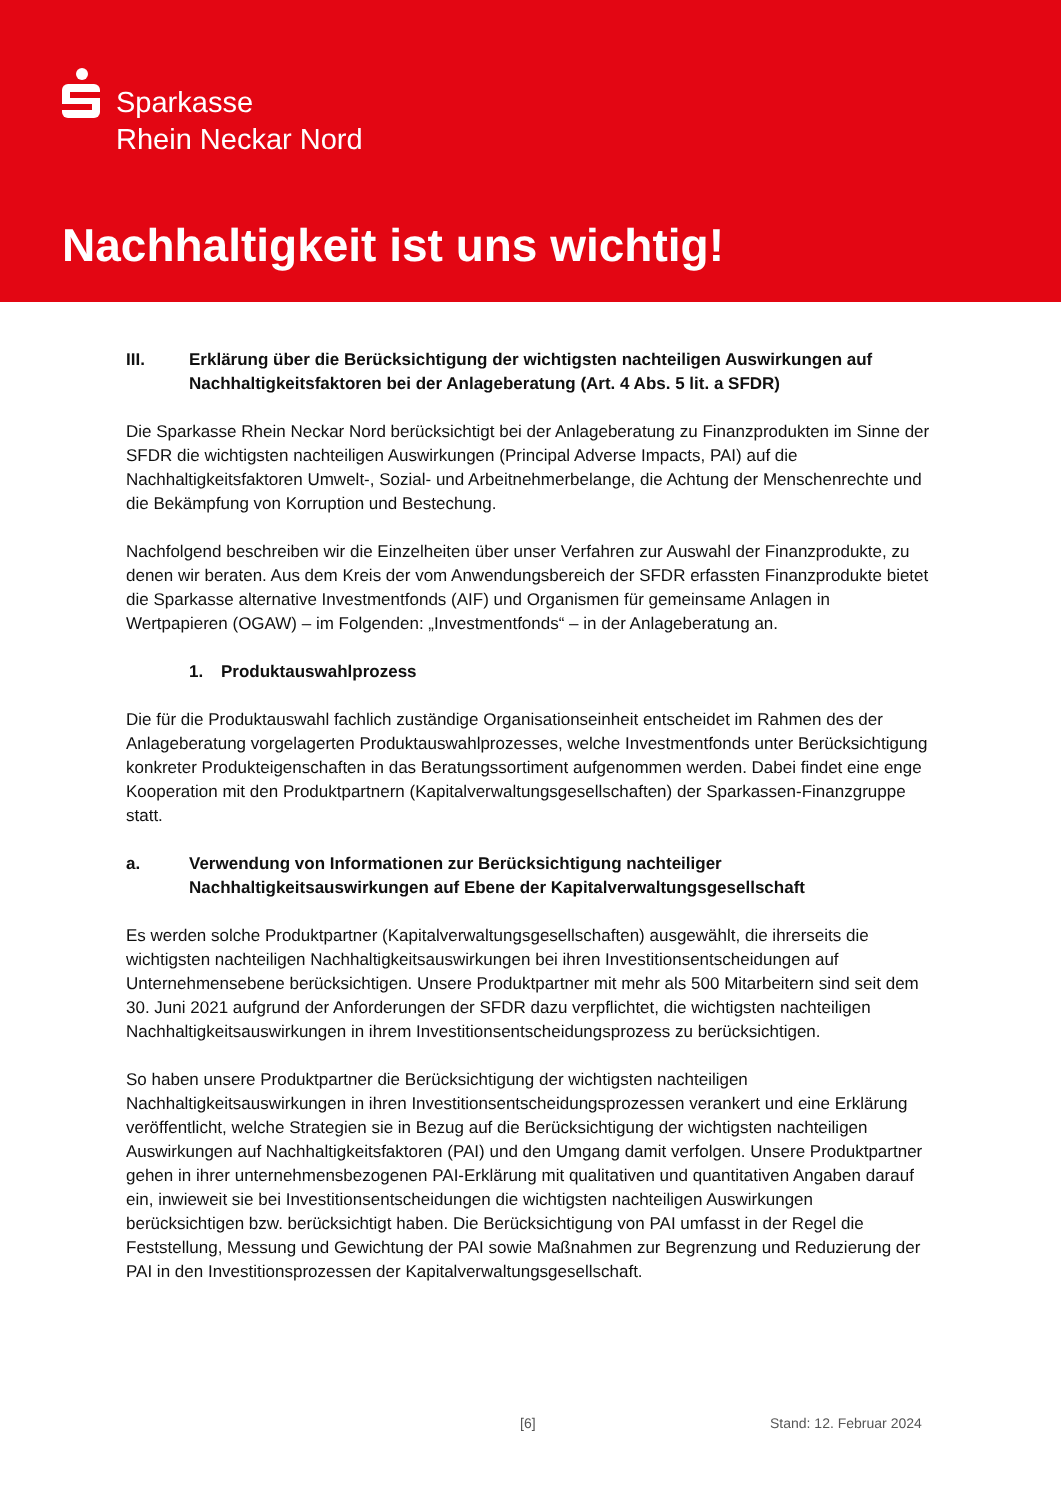Sparkasse
Rhein Neckar Nord
Nachhaltigkeit ist uns wichtig!
III. Erklärung über die Berücksichtigung der wichtigsten nachteiligen Auswirkungen auf Nachhaltigkeitsfaktoren bei der Anlageberatung (Art. 4 Abs. 5 lit. a SFDR)
Die Sparkasse Rhein Neckar Nord berücksichtigt bei der Anlageberatung zu Finanzprodukten im Sinne der SFDR die wichtigsten nachteiligen Auswirkungen (Principal Adverse Impacts, PAI) auf die Nachhaltigkeitsfaktoren Umwelt-, Sozial- und Arbeitnehmerbelange, die Achtung der Menschenrechte und die Bekämpfung von Korruption und Bestechung.
Nachfolgend beschreiben wir die Einzelheiten über unser Verfahren zur Auswahl der Finanzprodukte, zu denen wir beraten. Aus dem Kreis der vom Anwendungsbereich der SFDR erfassten Finanzprodukte bietet die Sparkasse alternative Investmentfonds (AIF) und Organismen für gemeinsame Anlagen in Wertpapieren (OGAW) – im Folgenden: „Investmentfonds“ – in der Anlageberatung an.
1. Produktauswahlprozess
Die für die Produktauswahl fachlich zuständige Organisationseinheit entscheidet im Rahmen des der Anlageberatung vorgelagerten Produktauswahlprozesses, welche Investmentfonds unter Berücksichtigung konkreter Produkteigenschaften in das Beratungssortiment aufgenommen werden. Dabei findet eine enge Kooperation mit den Produktpartnern (Kapitalverwaltungsgesellschaften) der Sparkassen-Finanzgruppe statt.
a. Verwendung von Informationen zur Berücksichtigung nachteiliger Nachhaltigkeitsauswirkungen auf Ebene der Kapitalverwaltungsgesellschaft
Es werden solche Produktpartner (Kapitalverwaltungsgesellschaften) ausgewählt, die ihrerseits die wichtigsten nachteiligen Nachhaltigkeitsauswirkungen bei ihren Investitionsentscheidungen auf Unternehmensebene berücksichtigen. Unsere Produktpartner mit mehr als 500 Mitarbeitern sind seit dem 30. Juni 2021 aufgrund der Anforderungen der SFDR dazu verpflichtet, die wichtigsten nachteiligen Nachhaltigkeitsauswirkungen in ihrem Investitionsentscheidungsprozess zu berücksichtigen.
So haben unsere Produktpartner die Berücksichtigung der wichtigsten nachteiligen Nachhaltigkeitsauswirkungen in ihren Investitionsentscheidungsprozessen verankert und eine Erklärung veröffentlicht, welche Strategien sie in Bezug auf die Berücksichtigung der wichtigsten nachteiligen Auswirkungen auf Nachhaltigkeitsfaktoren (PAI) und den Umgang damit verfolgen. Unsere Produktpartner gehen in ihrer unternehmensbezogenen PAI-Erklärung mit qualitativen und quantitativen Angaben darauf ein, inwieweit sie bei Investitionsentscheidungen die wichtigsten nachteiligen Auswirkungen berücksichtigen bzw. berücksichtigt haben. Die Berücksichtigung von PAI umfasst in der Regel die Feststellung, Messung und Gewichtung der PAI sowie Maßnahmen zur Begrenzung und Reduzierung der PAI in den Investitionsprozessen der Kapitalverwaltungsgesellschaft.
[6] Stand: 12. Februar 2024